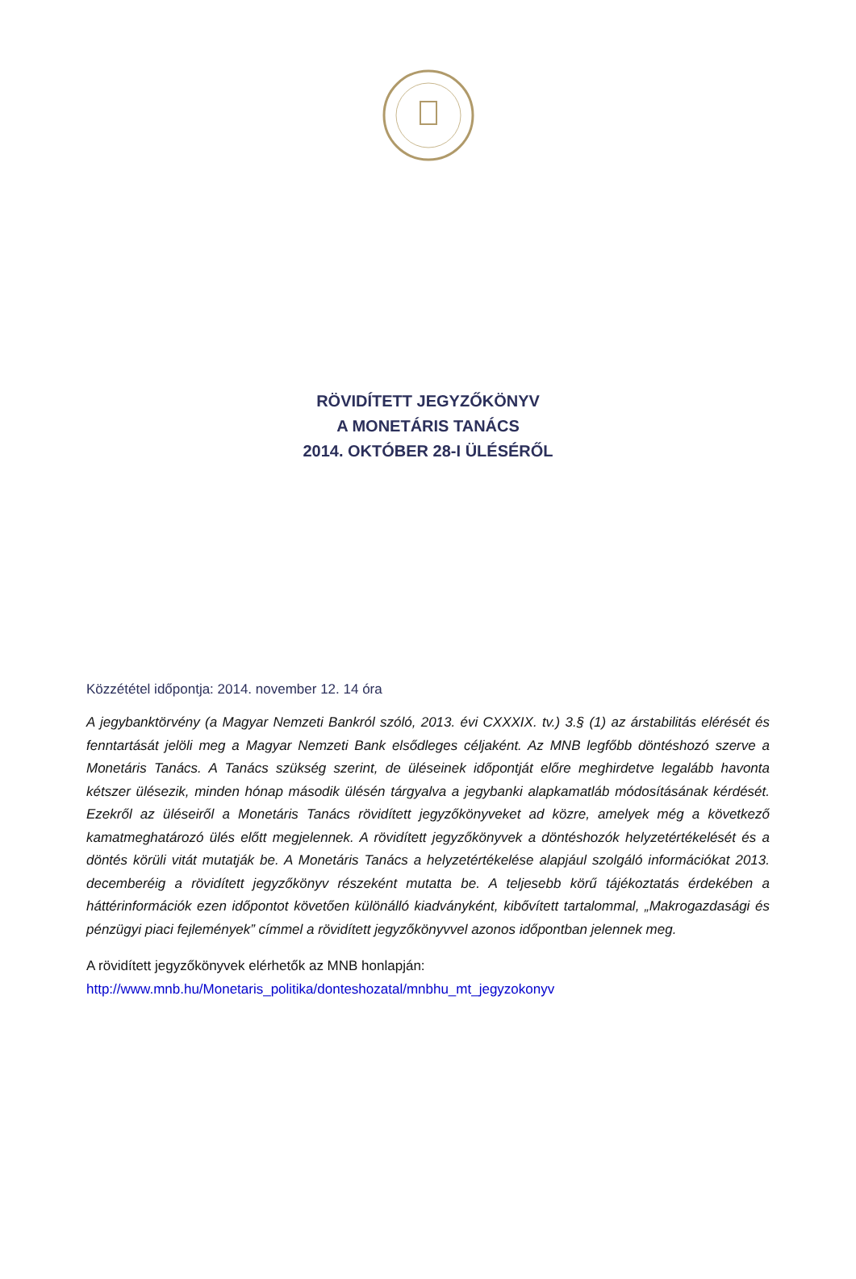RÖVIDÍTETT JEGYZŐKÖNYV
A MONETÁRIS TANÁCS
2014. OKTÓBER 28-I ÜLÉSÉRŐL
Közzététel időpontja: 2014. november 12. 14 óra
A jegybanktörvény (a Magyar Nemzeti Bankról szóló, 2013. évi CXXXIX. tv.) 3.§ (1) az árstabilitás elérését és fenntartását jelöli meg a Magyar Nemzeti Bank elsődleges céljaként. Az MNB legfőbb döntéshozó szerve a Monetáris Tanács. A Tanács szükség szerint, de üléseinek időpontját előre meghirdetve legalább havonta kétszer ülésezik, minden hónap második ülésén tárgyalva a jegybanki alapkamatláb módosításának kérdését. Ezekről az üléseiről a Monetáris Tanács rövidített jegyzőkönyveket ad közre, amelyek még a következő kamatmeghatározó ülés előtt megjelennek. A rövidített jegyzőkönyvek a döntéshozók helyzetértékelését és a döntés körüli vitát mutatják be. A Monetáris Tanács a helyzetértékelése alapjául szolgáló információkat 2013. decemberéig a rövidített jegyzőkönyv részeként mutatta be. A teljesebb körű tájékoztatás érdekében a háttérinformációk ezen időpontot követően különálló kiadványként, kibővített tartalommal, „Makrogazdasági és pénzügyi piaci fejlemények” címmel a rövidített jegyzőkönyvvel azonos időpontban jelennek meg.
A rövidített jegyzőkönyvek elérhetők az MNB honlapján:
http://www.mnb.hu/Monetaris_politika/donteshozatal/mnbhu_mt_jegyzokonyv